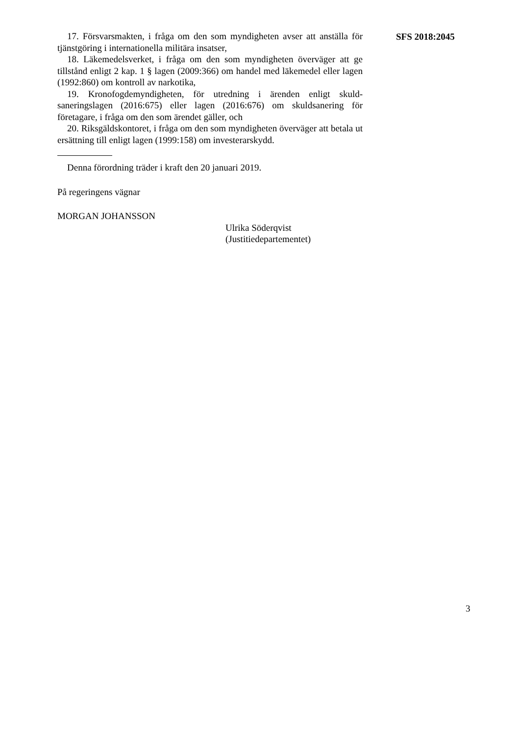17. Försvarsmakten, i fråga om den som myndigheten avser att anställa för tjänstgöring i internationella militära insatser,
18. Läkemedelsverket, i fråga om den som myndigheten överväger att ge tillstånd enligt 2 kap. 1 § lagen (2009:366) om handel med läkemedel eller lagen (1992:860) om kontroll av narkotika,
19. Kronofogdemyndigheten, för utredning i ärenden enligt skuld­saneringslagen (2016:675) eller lagen (2016:676) om skuldsanering för företagare, i fråga om den som ärendet gäller, och
20. Riksgäldskontoret, i fråga om den som myndigheten överväger att betala ut ersättning till enligt lagen (1999:158) om investerarskydd.
Denna förordning träder i kraft den 20 januari 2019.
På regeringens vägnar
MORGAN JOHANSSON
Ulrika Söderqvist
(Justitiedepartementet)
SFS 2018:2045
3